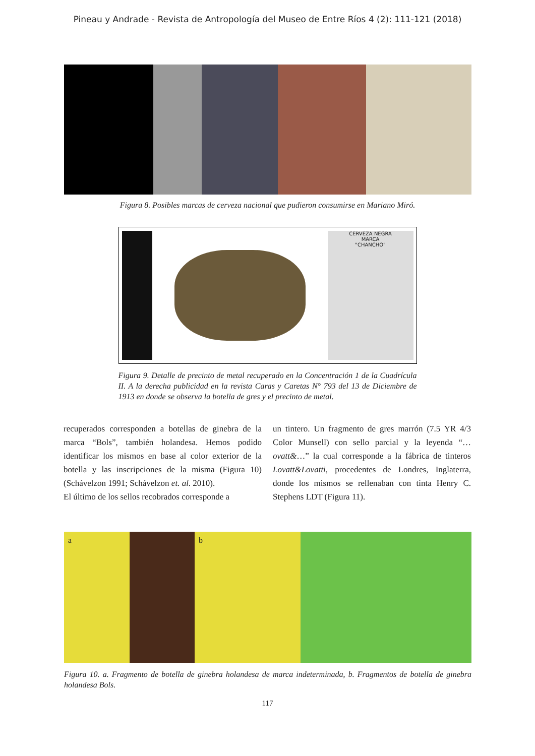Pineau y Andrade - Revista de Antropología del Museo de Entre Ríos 4 (2): 111-121 (2018)
Figura 8. Posibles marcas de cerveza nacional que pudieron consumirse en Mariano Miró.
CERVEZA NEGRA
MARCA
"CHANCHO"
Figura 9. Detalle de precinto de metal recuperado en la Concentración 1 de la Cuadrícula II. A la derecha publicidad en la revista Caras y Caretas N° 793 del 13 de Diciembre de 1913 en donde se observa la botella de gres y el precinto de metal.
recuperados corresponden a botellas de ginebra de la marca “Bols”, también holandesa. Hemos podido identificar los mismos en base al color exterior de la botella y las inscripciones de la misma (Figura 10) (Schávelzon 1991; Schávelzon et. al. 2010).
El último de los sellos recobrados corresponde a
un tintero. Un fragmento de gres marrón (7.5 YR 4/3 Color Munsell) con sello parcial y la leyenda “…ovatt&…” la cual corresponde a la fábrica de tinteros Lovatt&Lovatti, procedentes de Londres, Inglaterra, donde los mismos se rellenaban con tinta Henry C. Stephens LDT (Figura 11).
a b
Figura 10. a. Fragmento de botella de ginebra holandesa de marca indeterminada, b. Fragmentos de botella de ginebra holandesa Bols.
117